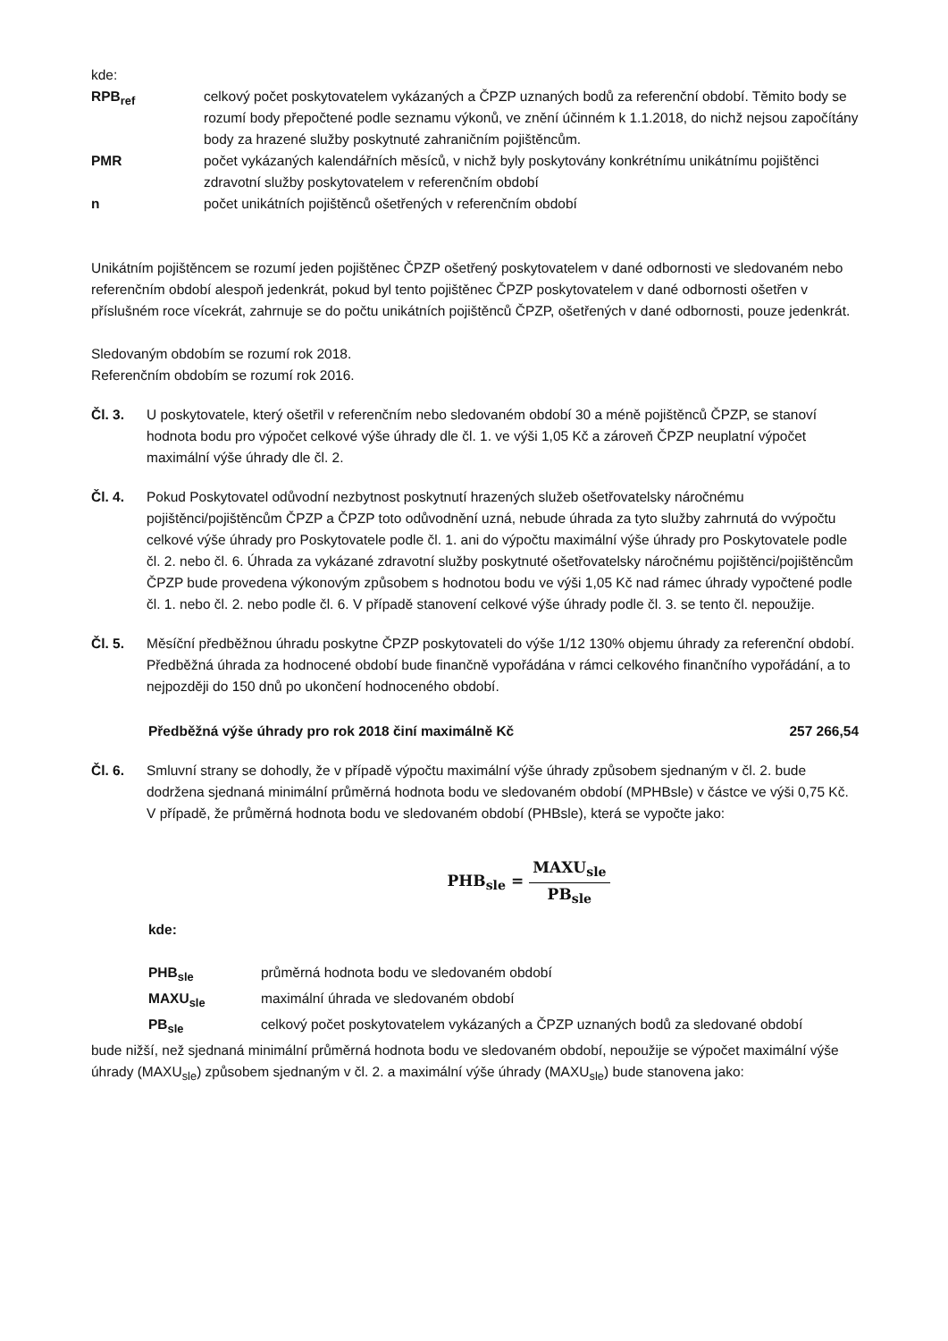kde:
RPB<sub>ref</sub> celkový počet poskytovatelem vykázaných a ČPZP uznaných bodů za referenční období. Těmito body se rozumí body přepočtené podle seznamu výkonů, ve znění účinném k 1.1.2018, do nichž nejsou započítány body za hrazené služby poskytnuté zahraničním pojištěncům.
PMR počet vykázaných kalendářních měsíců, v nichž byly poskytovány konkrétnímu unikátnímu pojištěnci zdravotní služby poskytovatelem v referenčním období
n počet unikátních pojištěnců ošetřených v referenčním období
Unikátním pojištěncem se rozumí jeden pojištěnec ČPZP ošetřený poskytovatelem v dané odbornosti ve sledovaném nebo referenčním období alespoň jedenkrát, pokud byl tento pojištěnec ČPZP poskytovatelem v dané odbornosti ošetřen v příslušném roce vícekrát, zahrnuje se do počtu unikátních pojištěnců ČPZP, ošetřených v dané odbornosti, pouze jedenkrát.
Sledovaným obdobím se rozumí rok 2018.
Referenčním obdobím se rozumí rok 2016.
Čl. 3. U poskytovatele, který ošetřil v referenčním nebo sledovaném období 30 a méně pojištěnců ČPZP, se stanoví hodnota bodu pro výpočet celkové výše úhrady dle čl. 1. ve výši 1,05 Kč a zároveň ČPZP neuplatní výpočet maximální výše úhrady dle čl. 2.
Čl. 4. Pokud Poskytovatel odůvodní nezbytnost poskytnutí hrazených služeb ošetřovatelsky náročnému pojištěnci/pojištěncům ČPZP a ČPZP toto odůvodnění uzná, nebude úhrada za tyto služby zahrnutá do vvýpočtu celkové výše úhrady pro Poskytovatele podle čl. 1. ani do výpočtu maximální výše úhrady pro Poskytovatele podle čl. 2. nebo čl. 6. Úhrada za vykázané zdravotní služby poskytnuté ošetřovatelsky náročnému pojištěnci/pojištěncům ČPZP bude provedena výkonovým způsobem s hodnotou bodu ve výši 1,05 Kč nad rámec úhrady vypočtené podle čl. 1. nebo čl. 2. nebo podle čl. 6. V případě stanovení celkové výše úhrady podle čl. 3. se tento čl. nepoužije.
Čl. 5. Měsíční předběžnou úhradu poskytne ČPZP poskytovateli do výše 1/12 130% objemu úhrady za referenční období. Předběžná úhrada za hodnocené období bude finančně vypořádána v rámci celkového finančního vypořádání, a to nejpozději do 150 dnů po ukončení hodnoceného období.
Předběžná výše úhrady pro rok 2018 činí maximálně Kč 257 266,54
Čl. 6. Smluvní strany se dohodly, že v případě výpočtu maximální výše úhrady způsobem sjednaným v čl. 2. bude dodržena sjednaná minimální průměrná hodnota bodu ve sledovaném období (MPHBsle) v částce ve výši 0,75 Kč. V případě, že průměrná hodnota bodu ve sledovaném období (PHBsle), která se vypočte jako:
PHB<sub>sle</sub> = MAXU<sub>sle</sub> PB<sub>sle</sub>
kde:
PHB<sub>sle</sub> průměrná hodnota bodu ve sledovaném období
MAXU<sub>sle</sub> maximální úhrada ve sledovaném období
PB<sub>sle</sub> celkový počet poskytovatelem vykázaných a ČPZP uznaných bodů za sledované období
bude nižší, než sjednaná minimální průměrná hodnota bodu ve sledovaném období, nepoužije se výpočet maximální výše úhrady (MAXU<sub>sle</sub>) způsobem sjednaným v čl. 2. a maximální výše úhrady (MAXU<sub>sle</sub>) bude stanovena jako: